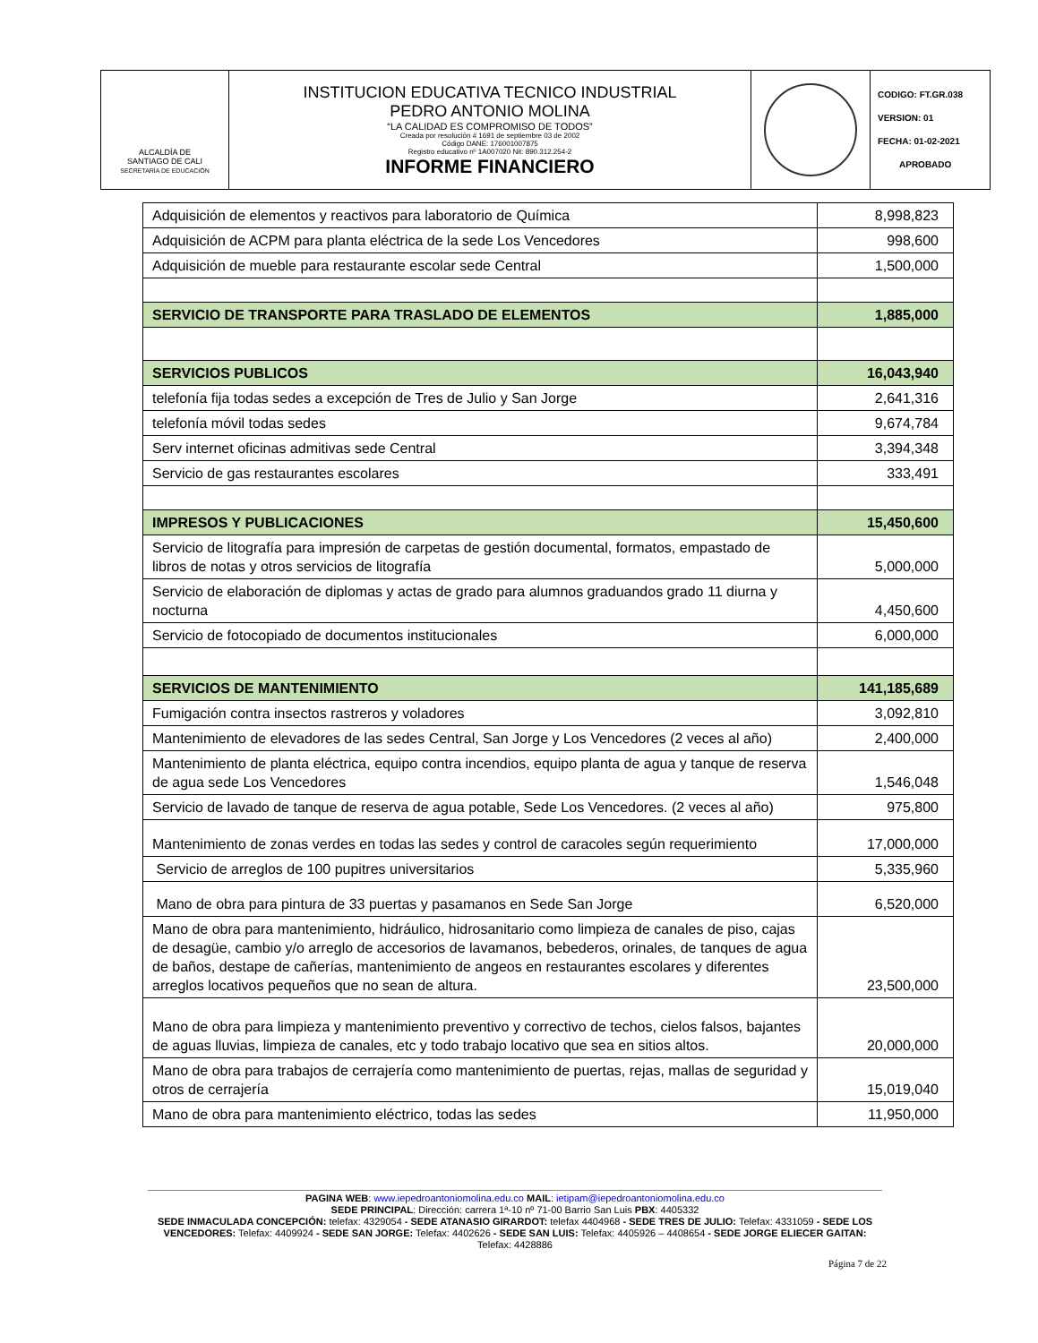| ALCALDÍA DE SANTIAGO DE CALI SECRETARÍA DE EDUCACIÓN | INSTITUCION EDUCATIVA TECNICO INDUSTRIAL PEDRO ANTONIO MOLINA “LA CALIDAD ES COMPROMISO DE TODOS” Creada por resolución # 1691 de septiembre 03 de 2002 Código DANE: 176001007875 Registro educativo nº 1A007020 Nit: 890.312.254-2 INFORME FINANCIERO | | CODIGO: FT.GR.038 VERSION: 01 FECHA: 01-02-2021 APROBADO |
| Adquisición de elementos y reactivos para laboratorio de Química | 8,998,823 |
| Adquisición de ACPM para planta eléctrica de la sede Los Vencedores | 998,600 |
| Adquisición de mueble para restaurante escolar sede Central | 1,500,000 |
| SERVICIO DE TRANSPORTE PARA TRASLADO DE ELEMENTOS | 1,885,000 |
| SERVICIOS PUBLICOS | 16,043,940 |
| telefonía fija todas sedes a excepción de Tres de Julio y San Jorge | 2,641,316 |
| telefonía móvil todas sedes | 9,674,784 |
| Serv internet oficinas admitivas sede Central | 3,394,348 |
| Servicio de gas restaurantes escolares | 333,491 |
| IMPRESOS Y PUBLICACIONES | 15,450,600 |
| Servicio de litografía para impresión de carpetas de gestión documental, formatos, empastado de libros de notas y otros servicios de litografía | 5,000,000 |
| Servicio de elaboración de diplomas y actas de grado para alumnos graduandos grado 11 diurna y nocturna | 4,450,600 |
| Servicio de fotocopiado de documentos institucionales | 6,000,000 |
| SERVICIOS DE MANTENIMIENTO | 141,185,689 |
| Fumigación contra insectos rastreros y voladores | 3,092,810 |
| Mantenimiento de elevadores de las sedes Central, San Jorge y Los Vencedores (2 veces al año) | 2,400,000 |
| Mantenimiento de planta eléctrica, equipo contra incendios, equipo planta de agua y tanque de reserva de agua sede Los Vencedores | 1,546,048 |
| Servicio de lavado de tanque de reserva de agua potable, Sede Los Vencedores. (2 veces al año) | 975,800 |
| Mantenimiento de zonas verdes en todas las sedes y control de caracoles según requerimiento | 17,000,000 |
| Servicio de arreglos de 100 pupitres universitarios | 5,335,960 |
| Mano de obra para pintura de 33 puertas y pasamanos en Sede San Jorge | 6,520,000 |
| Mano de obra para mantenimiento, hidráulico, hidrosanitario como limpieza de canales de piso, cajas de desagüe, cambio y/o arreglo de accesorios de lavamanos, bebederos, orinales, de tanques de agua de baños, destape de cañerías, mantenimiento de angeos en restaurantes escolares y diferentes arreglos locativos pequeños que no sean de altura. | 23,500,000 |
| Mano de obra para limpieza y mantenimiento preventivo y correctivo de techos, cielos falsos, bajantes de aguas lluvias, limpieza de canales, etc y todo trabajo locativo que sea en sitios altos. | 20,000,000 |
| Mano de obra para trabajos de cerrajería como mantenimiento de puertas, rejas, mallas de seguridad y otros de cerrajería | 15,019,040 |
| Mano de obra para mantenimiento eléctrico, todas las sedes | 11,950,000 |
PAGINA WEB: www.iepedroantoniomolina.edu.co MAIL: ietipam@iepedroantoniomolina.edu.co
SEDE PRINCIPAL: Dirección: carrera 1ª-10 nº 71-00 Barrio San Luis PBX: 4405332
SEDE INMACULADA CONCEPCIÓN: telefax: 4329054 - SEDE ATANASIO GIRARDOT: telefax 4404968 - SEDE TRES DE JULIO: Telefax: 4331059 - SEDE LOS VENCEDORES: Telefax: 4409924 - SEDE SAN JORGE: Telefax: 4402626 - SEDE SAN LUIS: Telefax: 4405926 – 4408654 - SEDE JORGE ELIECER GAITAN: Telefax: 4428886
Página 7 de 22